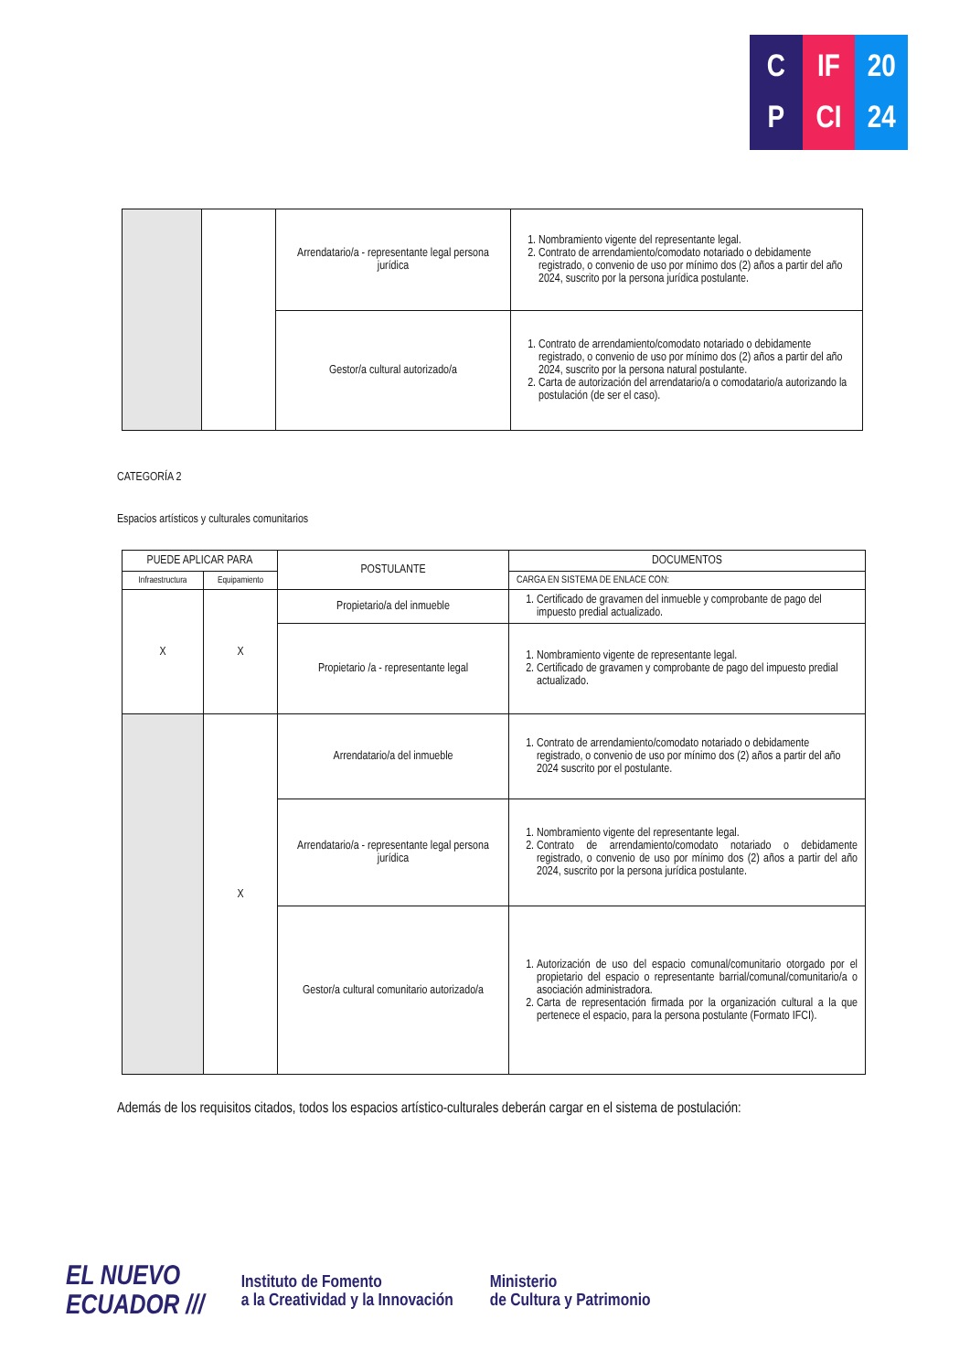C
P
IF
CI
20
24
| | | Arrendatario/a - representante legal persona jurídica | 1. Nombramiento vigente del representante legal. 2. Contrato de arrendamiento/comodato notariado o debidamente registrado, o convenio de uso por mínimo dos (2) años a partir del año 2024, suscrito por la persona jurídica postulante. |
| | | Gestor/a cultural autorizado/a | 1. Contrato de arrendamiento/comodato notariado o debidamente registrado, o convenio de uso por mínimo dos (2) años a partir del año 2024, suscrito por la persona natural postulante. 2. Carta de autorización del arrendatario/a o comodatario/a autorizando la postulación (de ser el caso). |
CATEGORÍA 2
Espacios artísticos y culturales comunitarios
| PUEDE APLICAR PARA | | POSTULANTE | DOCUMENTOS |
| --- | --- | --- | --- |
| Infraestructura | Equipamiento | | CARGA EN SISTEMA DE ENLACE CON: |
| X | X | Propietario/a del inmueble | 1. Certificado de gravamen del inmueble y comprobante de pago del impuesto predial actualizado. |
| | | Propietario /a - representante legal | 1. Nombramiento vigente de representante legal. 2. Certificado de gravamen y comprobante de pago del impuesto predial actualizado. |
| | X | Arrendatario/a del inmueble | 1. Contrato de arrendamiento/comodato notariado o debidamente registrado, o convenio de uso por mínimo dos (2) años a partir del año 2024 suscrito por el postulante. |
| | | Arrendatario/a - representante legal persona jurídica | 1. Nombramiento vigente del representante legal. 2. Contrato de arrendamiento/comodato notariado o debidamente registrado, o convenio de uso por mínimo dos (2) años a partir del año 2024, suscrito por la persona jurídica postulante. |
| | | Gestor/a cultural comunitario autorizado/a | 1. Autorización de uso del espacio comunal/comunitario otorgado por el propietario del espacio o representante barrial/comunal/comunitario/a o asociación administradora. 2. Carta de representación firmada por la organización cultural a la que pertenece el espacio, para la persona postulante (Formato IFCI). |
Además de los requisitos citados, todos los espacios artístico-culturales deberán cargar en el sistema de postulación:
EL NUEVO
ECUADOR ///
Instituto de Fomento
a la Creatividad y la Innovación
Ministerio
de Cultura y Patrimonio